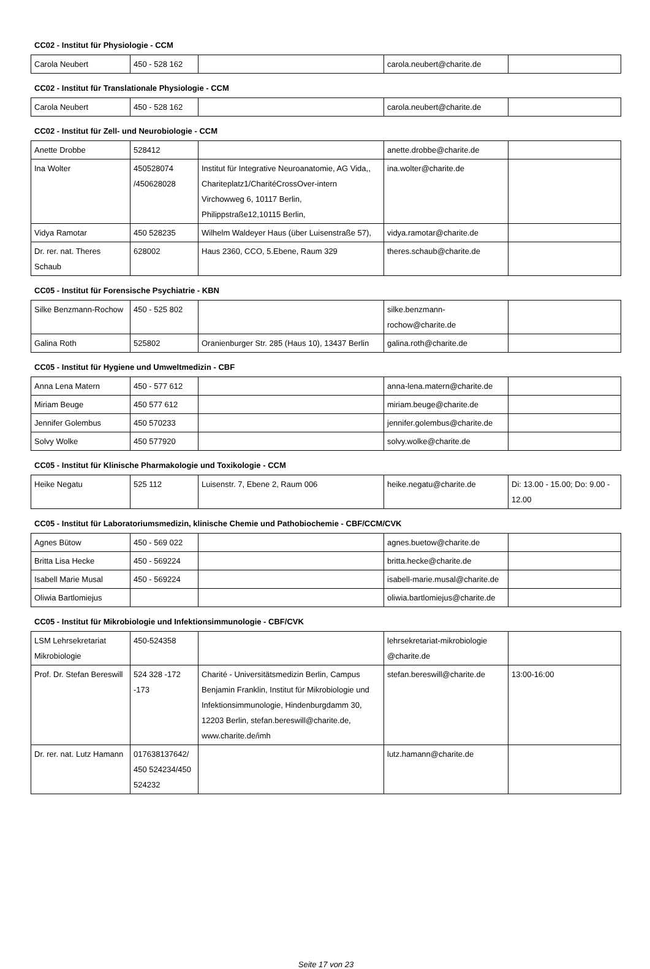CC02 - Institut für Physiologie - CCM
| Carola Neubert | 450 - 528 162 | | carola.neubert@charite.de | |
CC02 - Institut für Translationale Physiologie - CCM
| Carola Neubert | 450 - 528 162 | | carola.neubert@charite.de | |
CC02 - Institut für Zell- und Neurobiologie - CCM
| Anette Drobbe | 528412 | | anette.drobbe@charite.de | |
| Ina Wolter | 450528074 /450628028 | Institut für Integrative Neuroanatomie, AG Vida,, Chariteplatz1/CharitéCrossOver-intern Virchowweg 6, 10117 Berlin, Philippstraße12,10115 Berlin, | ina.wolter@charite.de | |
| Vidya Ramotar | 450 528235 | Wilhelm Waldeyer Haus (über Luisenstraße 57), | vidya.ramotar@charite.de | |
| Dr. rer. nat. Theres Schaub | 628002 | Haus 2360, CCO, 5.Ebene, Raum 329 | theres.schaub@charite.de | |
CC05 - Institut für Forensische Psychiatrie - KBN
| Silke Benzmann-Rochow | 450 - 525 802 | | silke.benzmann-rochow@charite.de | |
| Galina Roth | 525802 | Oranienburger Str. 285 (Haus 10), 13437 Berlin | galina.roth@charite.de | |
CC05 - Institut für Hygiene und Umweltmedizin - CBF
| Anna Lena Matern | 450 - 577 612 | | anna-lena.matern@charite.de | |
| Miriam Beuge | 450 577 612 | | miriam.beuge@charite.de | |
| Jennifer Golembus | 450 570233 | | jennifer.golembus@charite.de | |
| Solvy Wolke | 450 577920 | | solvy.wolke@charite.de | |
CC05 - Institut für Klinische Pharmakologie und Toxikologie - CCM
| Heike Negatu | 525 112 | Luisenstr. 7, Ebene 2, Raum 006 | heike.negatu@charite.de | Di: 13.00 - 15.00; Do: 9.00 - 12.00 |
CC05 - Institut für Laboratoriumsmedizin, klinische Chemie und Pathobiochemie - CBF/CCM/CVK
| Agnes Bütow | 450 - 569 022 | | agnes.buetow@charite.de | |
| Britta Lisa Hecke | 450 - 569224 | | britta.hecke@charite.de | |
| Isabell Marie Musal | 450 - 569224 | | isabell-marie.musal@charite.de | |
| Oliwia Bartlomiejus | | | oliwia.bartlomiejus@charite.de | |
CC05 - Institut für Mikrobiologie und Infektionsimmunologie - CBF/CVK
| LSM Lehrsekretariat Mikrobiologie | 450-524358 | | lehrsekretariat-mikrobiologie @charite.de | |
| Prof. Dr. Stefan Bereswill | 524 328 -172 -173 | Charité - Universitätsmedizin Berlin, Campus Benjamin Franklin, Institut für Mikrobiologie und Infektionsimmunologie, Hindenburgdamm 30, 12203 Berlin, stefan.bereswill@charite.de, www.charite.de/imh | stefan.bereswill@charite.de | 13:00-16:00 |
| Dr. rer. nat. Lutz Hamann | 017638137642/ 450 524234/450 524232 | | lutz.hamann@charite.de | |
Seite 17 von 23